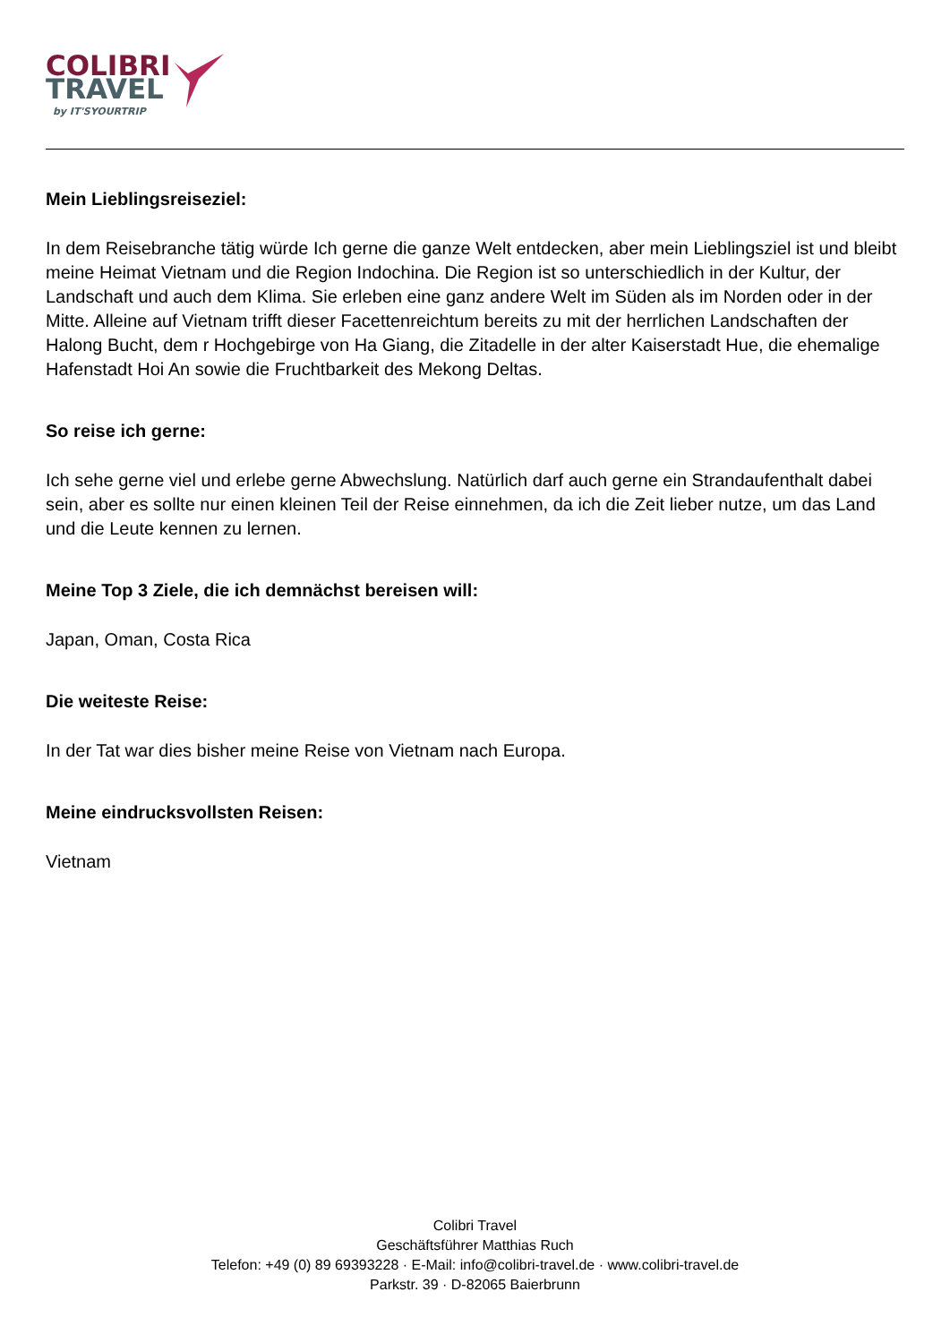COLIBRI
TRAVEL
by IT'SYOURTRIP
Mein Lieblingsreiseziel:
In dem Reisebranche tätig würde Ich gerne die ganze Welt entdecken, aber mein Lieblingsziel ist und bleibt meine Heimat Vietnam und die Region Indochina. Die Region ist so unterschiedlich in der Kultur, der Landschaft und auch dem Klima. Sie erleben eine ganz andere Welt im Süden als im Norden oder in der Mitte. Alleine auf Vietnam trifft dieser Facettenreichtum bereits zu mit der herrlichen Landschaften der Halong Bucht, dem r Hochgebirge von Ha Giang, die Zitadelle in der alter Kaiserstadt Hue, die ehemalige Hafenstadt Hoi An sowie die Fruchtbarkeit des Mekong Deltas.
So reise ich gerne:
Ich sehe gerne viel und erlebe gerne Abwechslung. Natürlich darf auch gerne ein Strandaufenthalt dabei sein, aber es sollte nur einen kleinen Teil der Reise einnehmen, da ich die Zeit lieber nutze, um das Land und die Leute kennen zu lernen.
Meine Top 3 Ziele, die ich demnächst bereisen will:
Japan, Oman, Costa Rica
Die weiteste Reise:
In der Tat war dies bisher meine Reise von Vietnam nach Europa.
Meine eindrucksvollsten Reisen:
Vietnam
Colibri Travel
Geschäftsführer Matthias Ruch
Telefon: +49 (0) 89 69393228 · E-Mail: info@colibri-travel.de · www.colibri-travel.de
Parkstr. 39 · D-82065 Baierbrunn